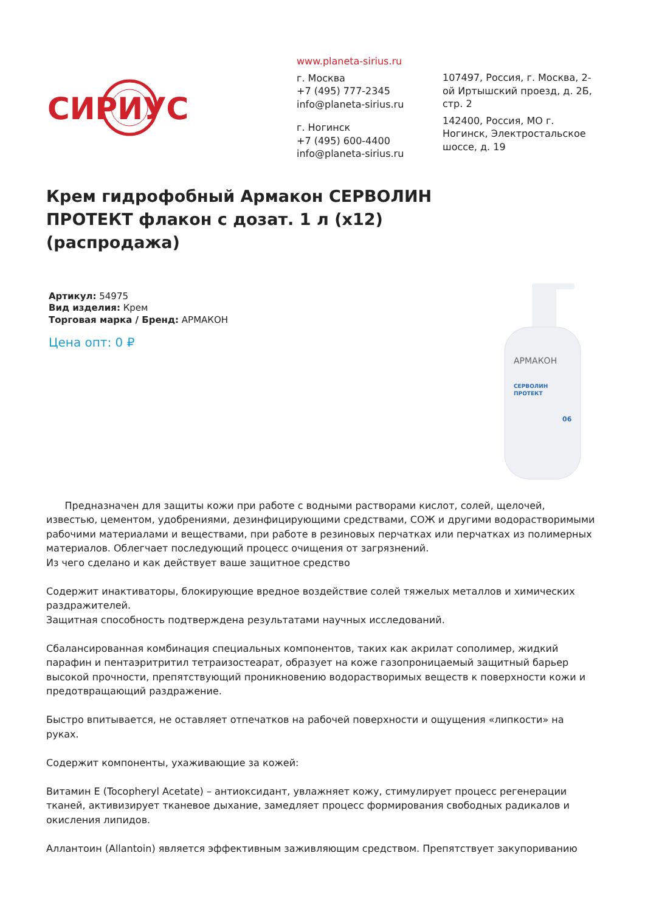СИРИУС
www.planeta-sirius.ru
г. Москва
+7 (495) 777-2345
info@planeta-sirius.ru
г. Ногинск
+7 (495) 600-4400
info@planeta-sirius.ru
107497, Россия, г. Москва, 2-ой Иртышский проезд, д. 2Б, стр. 2
142400, Россия, МО г. Ногинск, Электростальское шоссе, д. 19
Крем гидрофобный Армакон СЕРВОЛИН ПРОТЕКТ флакон с дозат. 1 л (x12) (распродажа)
Артикул: 54975
Вид изделия: Крем
Торговая марка / Бренд: АРМАКОН
Цена опт: 0 ₽
АРМАКОН
СЕРВОЛИН
ПРОТЕКТ
06
Предназначен для защиты кожи при работе с водными растворами кислот, солей, щелочей, известью, цементом, удобрениями, дезинфицирующими средствами, СОЖ и другими водорастворимыми рабочими материалами и веществами, при работе в резиновых перчатках или перчатках из полимерных материалов. Облегчает последующий процесс очищения от загрязнений.
Из чего сделано и как действует ваше защитное средство
Содержит инактиваторы, блокирующие вредное воздействие солей тяжелых металлов и химических раздражителей.
Защитная способность подтверждена результатами научных исследований.
Сбалансированная комбинация специальных компонентов, таких как акрилат сополимер, жидкий парафин и пентаэритритил тетраизостеарат, образует на коже газопроницаемый защитный барьер высокой прочности, препятствующий проникновению водорастворимых веществ к поверхности кожи и предотвращающий раздражение.
Быстро впитывается, не оставляет отпечатков на рабочей поверхности и ощущения «липкости» на руках.
Содержит компоненты, ухаживающие за кожей:
Витамин Е (Tocopheryl Acetate) – антиоксидант, увлажняет кожу, стимулирует процесс регенерации тканей, активизирует тканевое дыхание, замедляет процесс формирования свободных радикалов и окисления липидов.
Аллантоин (Allantoin) является эффективным заживляющим средством. Препятствует закупориванию